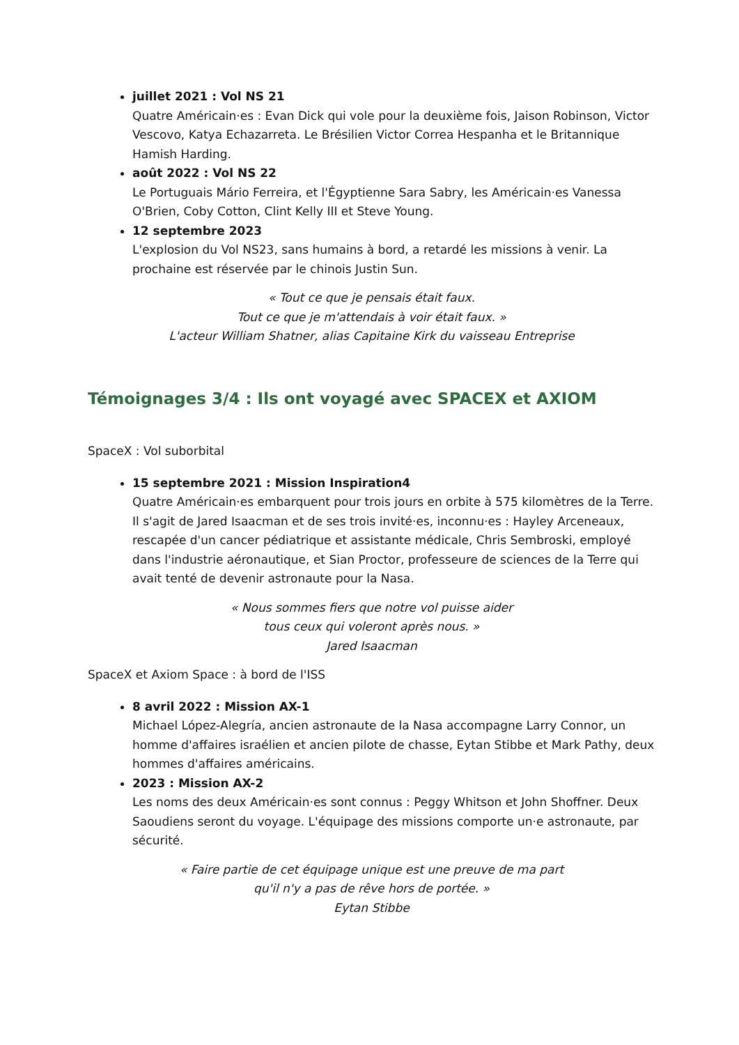juillet 2021 : Vol NS 21
Quatre Américain·es : Evan Dick qui vole pour la deuxième fois, Jaison Robinson, Victor Vescovo, Katya Echazarreta. Le Brésilien Victor Correa Hespanha et le Britannique Hamish Harding.
août 2022 : Vol NS 22
Le Portuguais Mário Ferreira, et l'Égyptienne Sara Sabry, les Américain·es Vanessa O'Brien, Coby Cotton, Clint Kelly III et Steve Young.
12 septembre 2023
L'explosion du Vol NS23, sans humains à bord, a retardé les missions à venir. La prochaine est réservée par le chinois Justin Sun.
« Tout ce que je pensais était faux.
Tout ce que je m'attendais à voir était faux. »
L'acteur William Shatner, alias Capitaine Kirk du vaisseau Entreprise
Témoignages 3/4 : Ils ont voyagé avec SPACEX et AXIOM
SpaceX : Vol suborbital
15 septembre 2021 : Mission Inspiration4
Quatre Américain·es embarquent pour trois jours en orbite à 575 kilomètres de la Terre. Il s'agit de Jared Isaacman et de ses trois invité·es, inconnu·es : Hayley Arceneaux, rescapée d'un cancer pédiatrique et assistante médicale, Chris Sembroski, employé dans l'industrie aéronautique, et Sian Proctor, professeure de sciences de la Terre qui avait tenté de devenir astronaute pour la Nasa.
« Nous sommes fiers que notre vol puisse aider
tous ceux qui voleront après nous. »
Jared Isaacman
SpaceX et Axiom Space : à bord de l'ISS
8 avril 2022 : Mission AX-1
Michael López-Alegría, ancien astronaute de la Nasa accompagne Larry Connor, un homme d'affaires israélien et ancien pilote de chasse, Eytan Stibbe et Mark Pathy, deux hommes d'affaires américains.
2023 : Mission AX-2
Les noms des deux Américain·es sont connus : Peggy Whitson et John Shoffner. Deux Saoudiens seront du voyage. L'équipage des missions comporte un·e astronaute, par sécurité.
« Faire partie de cet équipage unique est une preuve de ma part
qu'il n'y a pas de rêve hors de portée. »
Eytan Stibbe